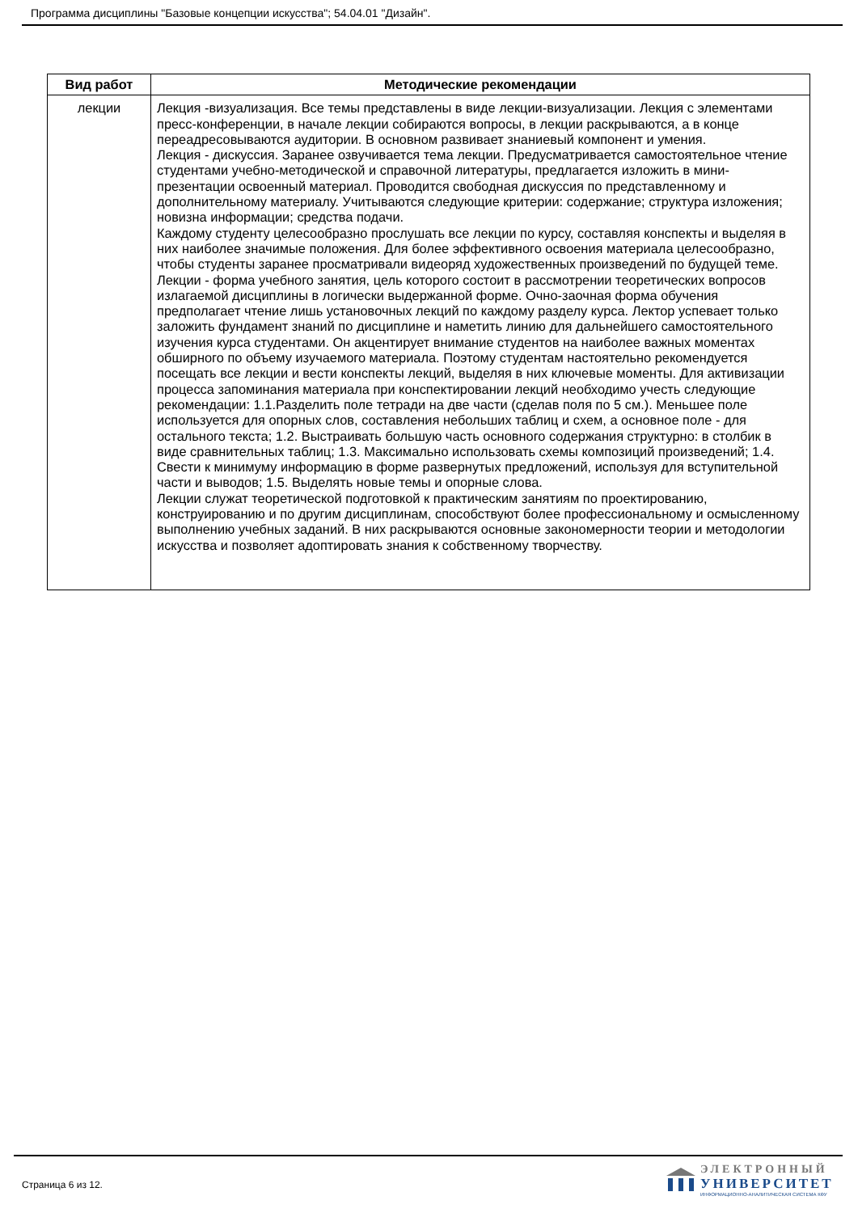Программа дисциплины "Базовые концепции искусства"; 54.04.01 "Дизайн".
| Вид работ | Методические рекомендации |
| --- | --- |
| лекции | Лекция -визуализация. Все темы представлены в виде лекции-визуализации. Лекция с элементами пресс-конференции, в начале лекции собираются вопросы, в лекции раскрываются, а в конце переадресовываются аудитории. В основном развивает знаниевый компонент и умения. Лекция - дискуссия. Заранее озвучивается тема лекции. Предусматривается самостоятельное чтение студентами учебно-методической и справочной литературы, предлагается изложить в мини-презентации освоенный материал. Проводится свободная дискуссия по представленному и дополнительному материалу. Учитываются следующие критерии: содержание; структура изложения; новизна информации; средства подачи. Каждому студенту целесообразно прослушать все лекции по курсу, составляя конспекты и выделяя в них наиболее значимые положения. Для более эффективного освоения материала целесообразно, чтобы студенты заранее просматривали видеоряд художественных произведений по будущей теме. Лекции - форма учебного занятия, цель которого состоит в рассмотрении теоретических вопросов излагаемой дисциплины в логически выдержанной форме. Очно-заочная форма обучения предполагает чтение лишь установочных лекций по каждому разделу курса. Лектор успевает только заложить фундамент знаний по дисциплине и наметить линию для дальнейшего самостоятельного изучения курса студентами. Он акцентирует внимание студентов на наиболее важных моментах обширного по объему изучаемого материала. Поэтому студентам настоятельно рекомендуется посещать все лекции и вести конспекты лекций, выделяя в них ключевые моменты. Для активизации процесса запоминания материала при конспектировании лекций необходимо учесть следующие рекомендации: 1.1.Разделить поле тетради на две части (сделав поля по 5 см.). Меньшее поле используется для опорных слов, составления небольших таблиц и схем, а основное поле - для остального текста; 1.2. Выстраивать большую часть основного содержания структурно: в столбик в виде сравнительных таблиц; 1.3. Максимально использовать схемы композиций произведений; 1.4. Свести к минимуму информацию в форме развернутых предложений, используя для вступительной части и выводов; 1.5. Выделять новые темы и опорные слова. Лекции служат теоретической подготовкой к практическим занятиям по проектированию, конструированию и по другим дисциплинам, способствуют более профессиональному и осмысленному выполнению учебных заданий. В них раскрываются основные закономерности теории и методологии искусства и позволяет адоптировать знания к собственному творчеству. |
Страница 6 из 12.
ЭЛЕКТРОННЫЙ
УНИВЕРСИТЕТ
ИНФОРМАЦИОННО-АНАЛИТИЧЕСКАЯ СИСТЕМА КФУ